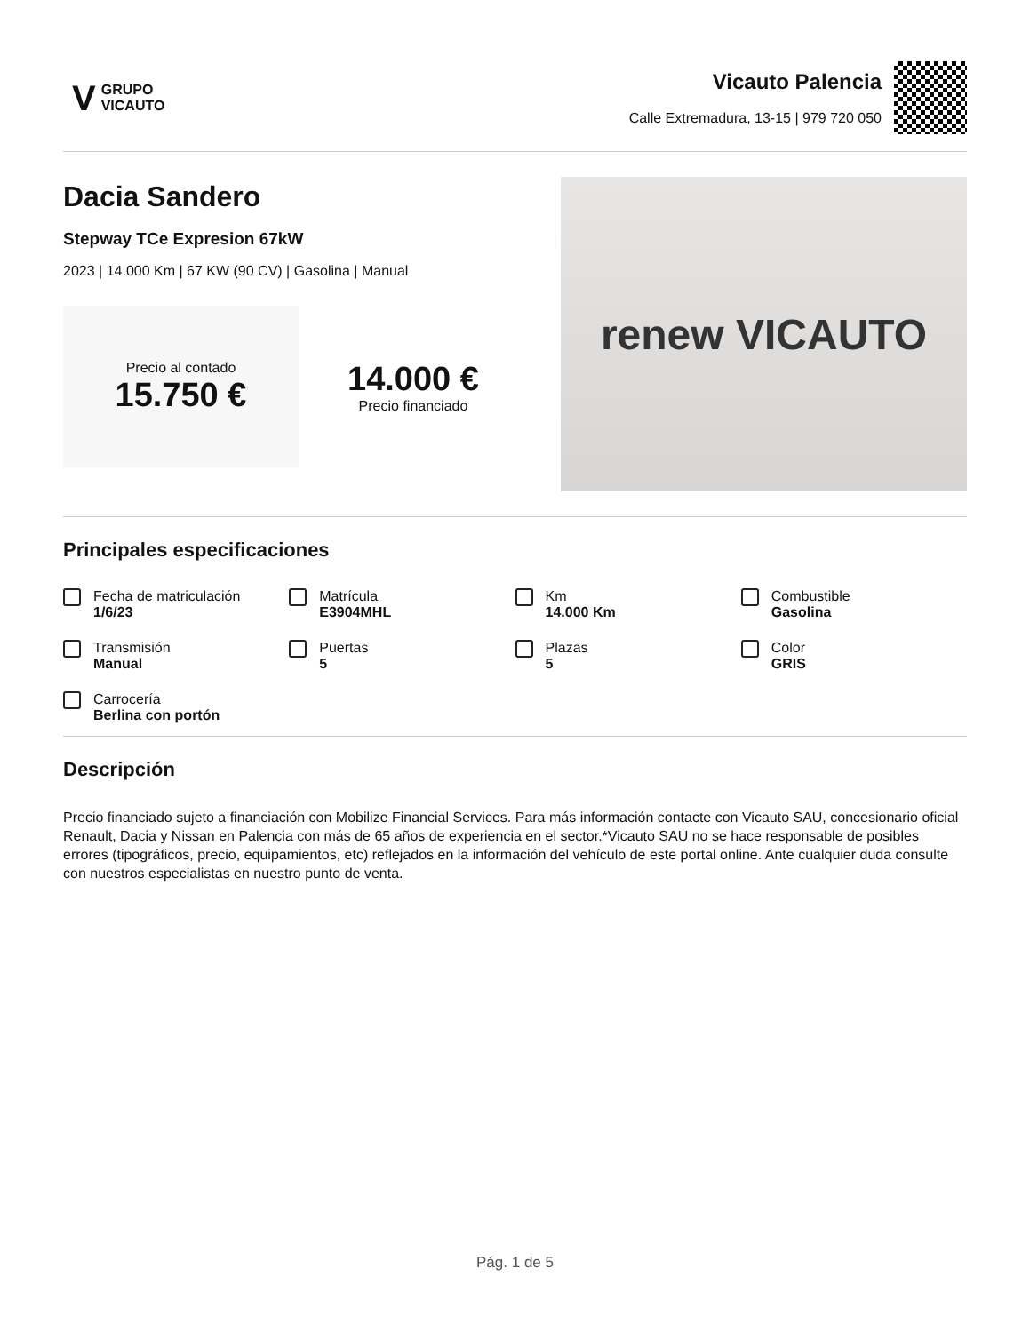V GRUPO
VICAUTO
Vicauto Palencia
Calle Extremadura, 13-15 | 979 720 050
Dacia Sandero
Stepway TCe Expresion 67kW
2023 | 14.000 Km | 67 KW (90 CV) | Gasolina | Manual
Precio al contado
15.750 €
14.000 €
Precio financiado
renew VICAUTO
Principales especificaciones
Fecha de matriculación
1/6/23
Matrícula
E3904MHL
Km
14.000 Km
Combustible
Gasolina
Transmisión
Manual
Puertas
5
Plazas
5
Color
GRIS
Carrocería
Berlina con portón
Descripción
Precio financiado sujeto a financiación con Mobilize Financial Services. Para más información contacte con Vicauto SAU, concesionario oficial Renault, Dacia y Nissan en Palencia con más de 65 años de experiencia en el sector.*Vicauto SAU no se hace responsable de posibles errores (tipográficos, precio, equipamientos, etc) reflejados en la información del vehículo de este portal online. Ante cualquier duda consulte con nuestros especialistas en nuestro punto de venta.
Pág. 1 de 5